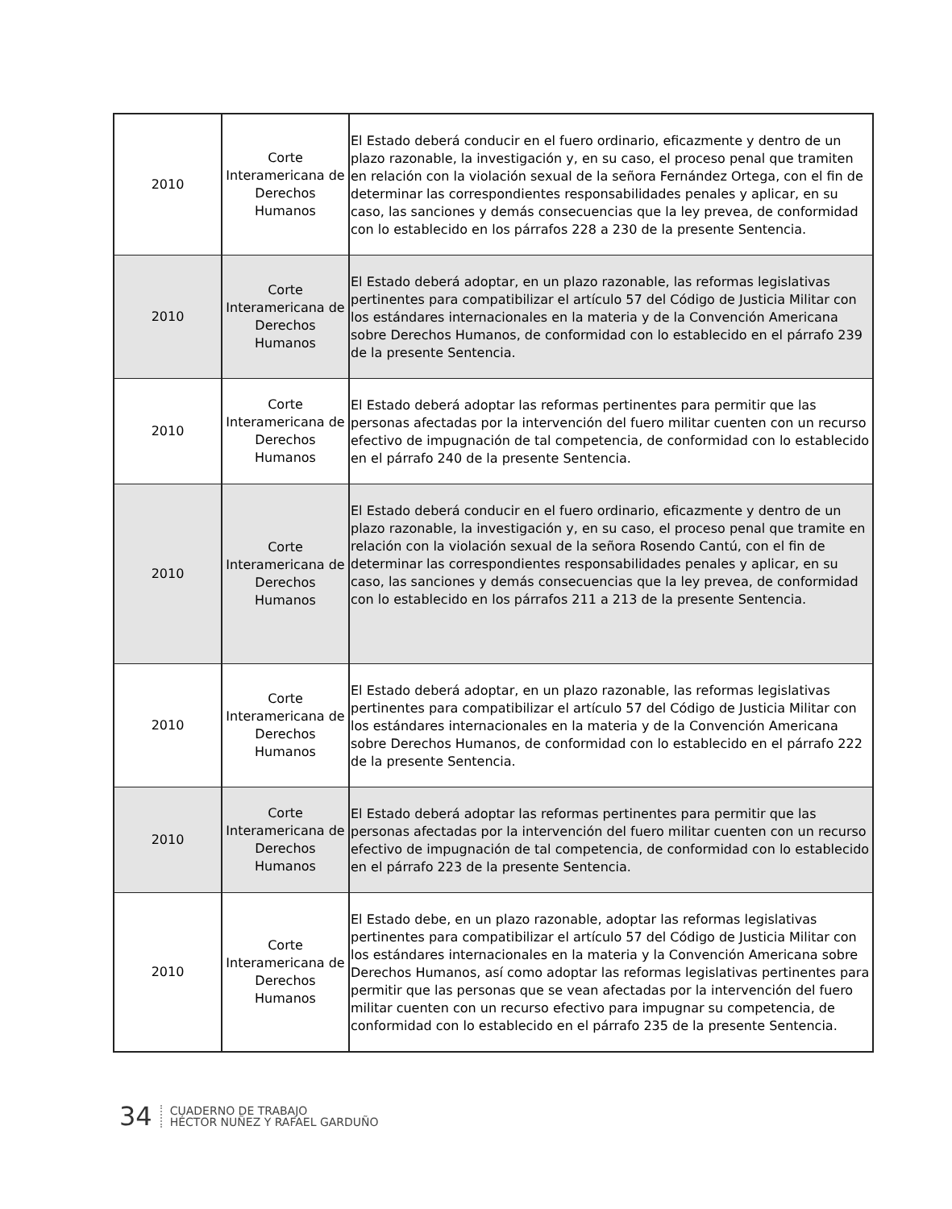| 2010 | Corte Interamericana de Derechos Humanos | El Estado deberá conducir en el fuero ordinario, eficazmente y dentro de un plazo razonable, la investigación y, en su caso, el proceso penal que tramiten en relación con la violación sexual de la señora Fernández Ortega, con el fin de determinar las correspondientes responsabilidades penales y aplicar, en su caso, las sanciones y demás consecuencias que la ley prevea, de conformidad con lo establecido en los párrafos 228 a 230 de la presente Sentencia. |
| 2010 | Corte Interamericana de Derechos Humanos | El Estado deberá adoptar, en un plazo razonable, las reformas legislativas pertinentes para compatibilizar el artículo 57 del Código de Justicia Militar con los estándares internacionales en la materia y de la Convención Americana sobre Derechos Humanos, de conformidad con lo establecido en el párrafo 239 de la presente Sentencia. |
| 2010 | Corte Interamericana de Derechos Humanos | El Estado deberá adoptar las reformas pertinentes para permitir que las personas afectadas por la intervención del fuero militar cuenten con un recurso efectivo de impugnación de tal competencia, de conformidad con lo establecido en el párrafo 240 de la presente Sentencia. |
| 2010 | Corte Interamericana de Derechos Humanos | El Estado deberá conducir en el fuero ordinario, eficazmente y dentro de un plazo razonable, la investigación y, en su caso, el proceso penal que tramite en relación con la violación sexual de la señora Rosendo Cantú, con el fin de determinar las correspondientes responsabilidades penales y aplicar, en su caso, las sanciones y demás consecuencias que la ley prevea, de conformidad con lo establecido en los párrafos 211 a 213 de la presente Sentencia. |
| 2010 | Corte Interamericana de Derechos Humanos | El Estado deberá adoptar, en un plazo razonable, las reformas legislativas pertinentes para compatibilizar el artículo 57 del Código de Justicia Militar con los estándares internacionales en la materia y de la Convención Americana sobre Derechos Humanos, de conformidad con lo establecido en el párrafo 222 de la presente Sentencia. |
| 2010 | Corte Interamericana de Derechos Humanos | El Estado deberá adoptar las reformas pertinentes para permitir que las personas afectadas por la intervención del fuero militar cuenten con un recurso efectivo de impugnación de tal competencia, de conformidad con lo establecido en el párrafo 223 de la presente Sentencia. |
| 2010 | Corte Interamericana de Derechos Humanos | El Estado debe, en un plazo razonable, adoptar las reformas legislativas pertinentes para compatibilizar el artículo 57 del Código de Justicia Militar con los estándares internacionales en la materia y la Convención Americana sobre Derechos Humanos, así como adoptar las reformas legislativas pertinentes para permitir que las personas que se vean afectadas por la intervención del fuero militar cuenten con un recurso efectivo para impugnar su competencia, de conformidad con lo establecido en el párrafo 235 de la presente Sentencia. |
34
CUADERNO DE TRABAJO
HÉCTOR NUÑEZ Y RAFAEL GARDUÑO